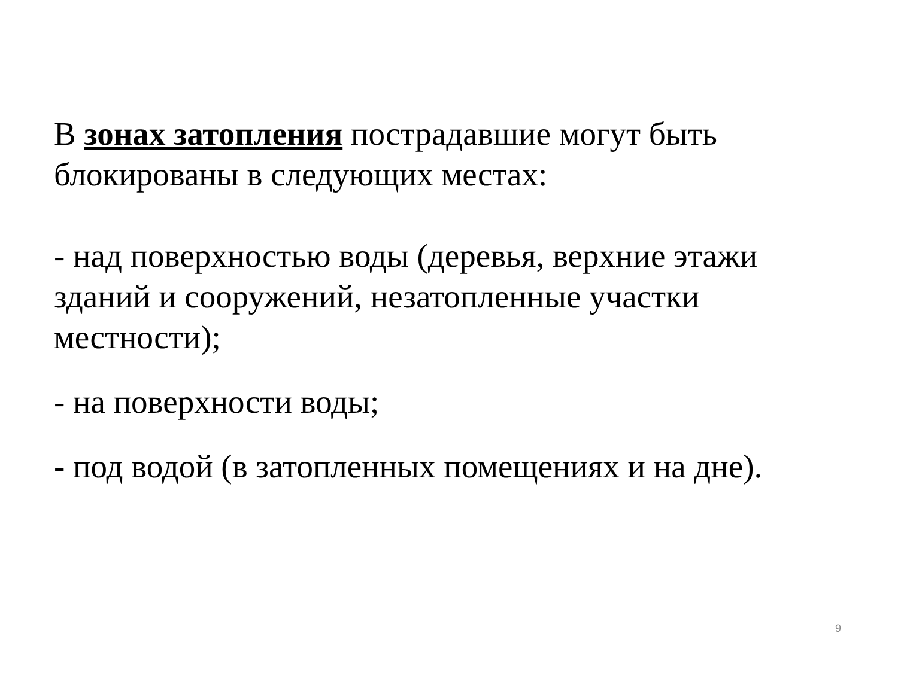В зонах затопления пострадавшие могут быть блокированы в следующих местах:
- над поверхностью воды (деревья, верхние этажи зданий и сооружений, незатопленные участки местности);
- на поверхности воды;
- под водой (в затопленных помещениях и на дне).
9